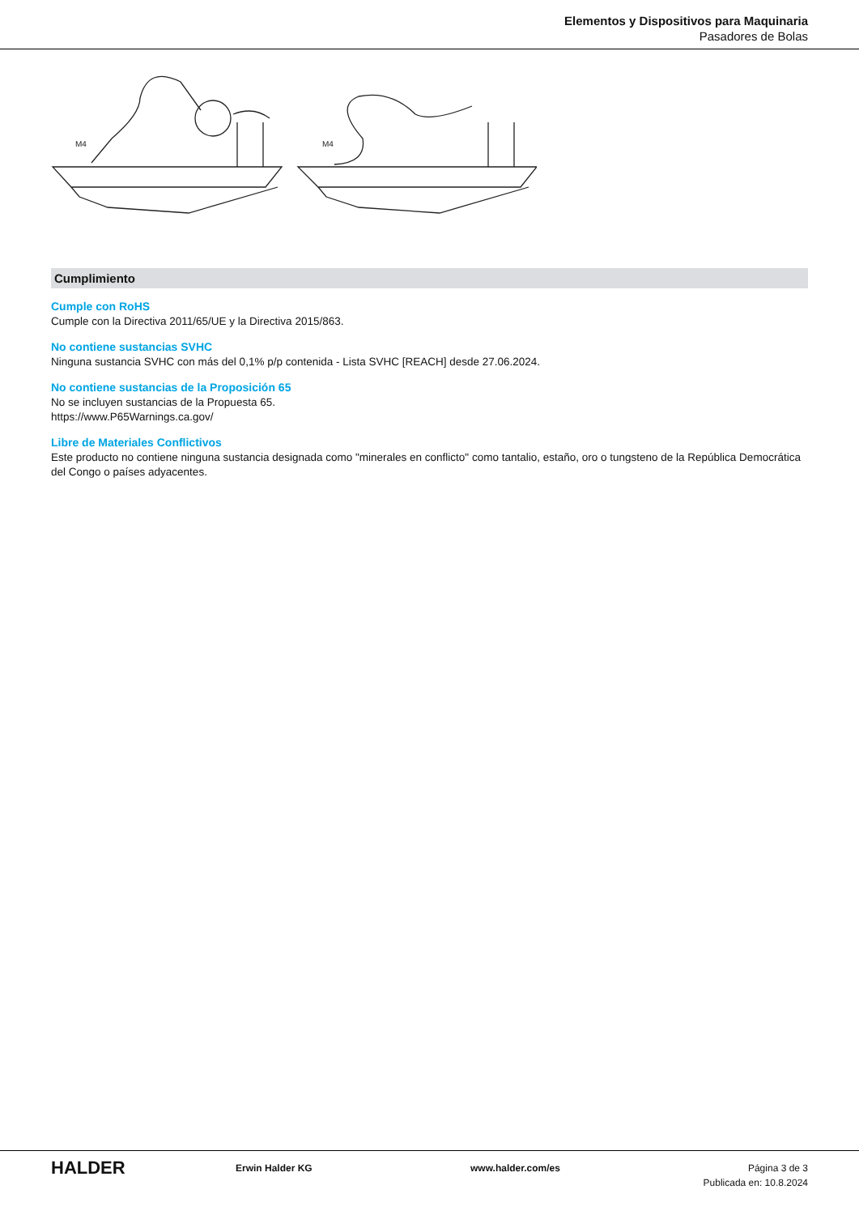Elementos y Dispositivos para Maquinaria
Pasadores de Bolas
M4
M4
Cumplimiento
Cumple con RoHS
Cumple con la Directiva 2011/65/UE y la Directiva 2015/863.
No contiene sustancias SVHC
Ninguna sustancia SVHC con más del 0,1% p/p contenida - Lista SVHC [REACH] desde 27.06.2024.
No contiene sustancias de la Proposición 65
No se incluyen sustancias de la Propuesta 65.
https://www.P65Warnings.ca.gov/
Libre de Materiales Conflictivos
Este producto no contiene ninguna sustancia designada como "minerales en conflicto" como tantalio, estaño, oro o tungsteno de la República Democrática del Congo o países adyacentes.
HALDER
Erwin Halder KG www.halder.com/es Página 3 de 3
Publicada en: 10.8.2024